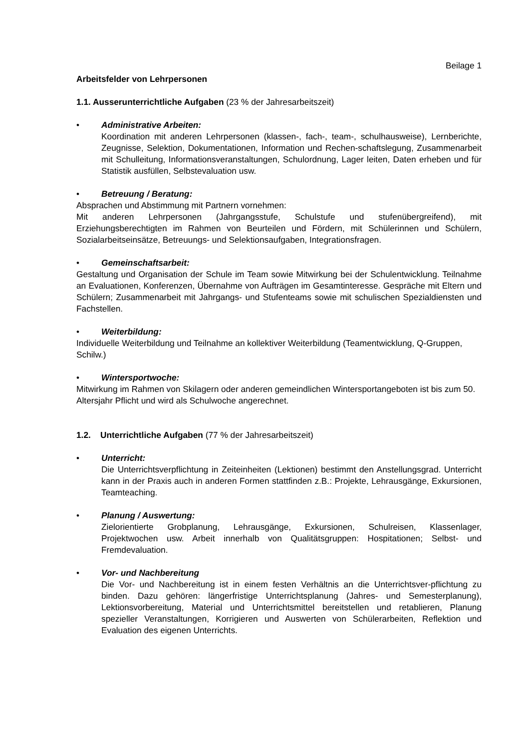Beilage 1
Arbeitsfelder von Lehrpersonen
1.1. Ausserunterrichtliche Aufgaben (23 % der Jahresarbeitszeit)
• Administrative Arbeiten:
Koordination mit anderen Lehrpersonen (klassen-, fach-, team-, schulhausweise), Lernberichte, Zeugnisse, Selektion, Dokumentationen, Information und Rechen-schaftslegung, Zusammenarbeit mit Schulleitung, Informationsveranstaltungen, Schulordnung, Lager leiten, Daten erheben und für Statistik ausfüllen, Selbstevaluation usw.
• Betreuung / Beratung:
Absprachen und Abstimmung mit Partnern vornehmen:
Mit anderen Lehrpersonen (Jahrgangsstufe, Schulstufe und stufenübergreifend), mit Erziehungsberechtigten im Rahmen von Beurteilen und Fördern, mit Schülerinnen und Schülern, Sozialarbeitseinsätze, Betreuungs- und Selektionsaufgaben, Integrationsfragen.
• Gemeinschaftsarbeit:
Gestaltung und Organisation der Schule im Team sowie Mitwirkung bei der Schulentwicklung. Teilnahme an Evaluationen, Konferenzen, Übernahme von Aufträgen im Gesamtinteresse. Gespräche mit Eltern und Schülern; Zusammenarbeit mit Jahrgangs- und Stufenteams sowie mit schulischen Spezialdiensten und Fachstellen.
• Weiterbildung:
Individuelle Weiterbildung und Teilnahme an kollektiver Weiterbildung (Teamentwicklung, Q-Gruppen, Schilw.)
• Wintersportwoche:
Mitwirkung im Rahmen von Skilagern oder anderen gemeindlichen Wintersportangeboten ist bis zum 50. Altersjahr Pflicht und wird als Schulwoche angerechnet.
1.2. Unterrichtliche Aufgaben (77 % der Jahresarbeitszeit)
• Unterricht:
Die Unterrichtsverpflichtung in Zeiteinheiten (Lektionen) bestimmt den Anstellungsgrad. Unterricht kann in der Praxis auch in anderen Formen stattfinden z.B.: Projekte, Lehrausgänge, Exkursionen, Teamteaching.
• Planung / Auswertung:
Zielorientierte Grobplanung, Lehrausgänge, Exkursionen, Schulreisen, Klassenlager, Projektwochen usw. Arbeit innerhalb von Qualitätsgruppen: Hospitationen; Selbst- und Fremdevaluation.
• Vor- und Nachbereitung
Die Vor- und Nachbereitung ist in einem festen Verhältnis an die Unterrichtsver-pflichtung zu binden. Dazu gehören: längerfristige Unterrichtsplanung (Jahres- und Semesterplanung), Lektionsvorbereitung, Material und Unterrichtsmittel bereitstellen und retablieren, Planung spezieller Veranstaltungen, Korrigieren und Auswerten von Schülerarbeiten, Reflektion und Evaluation des eigenen Unterrichts.